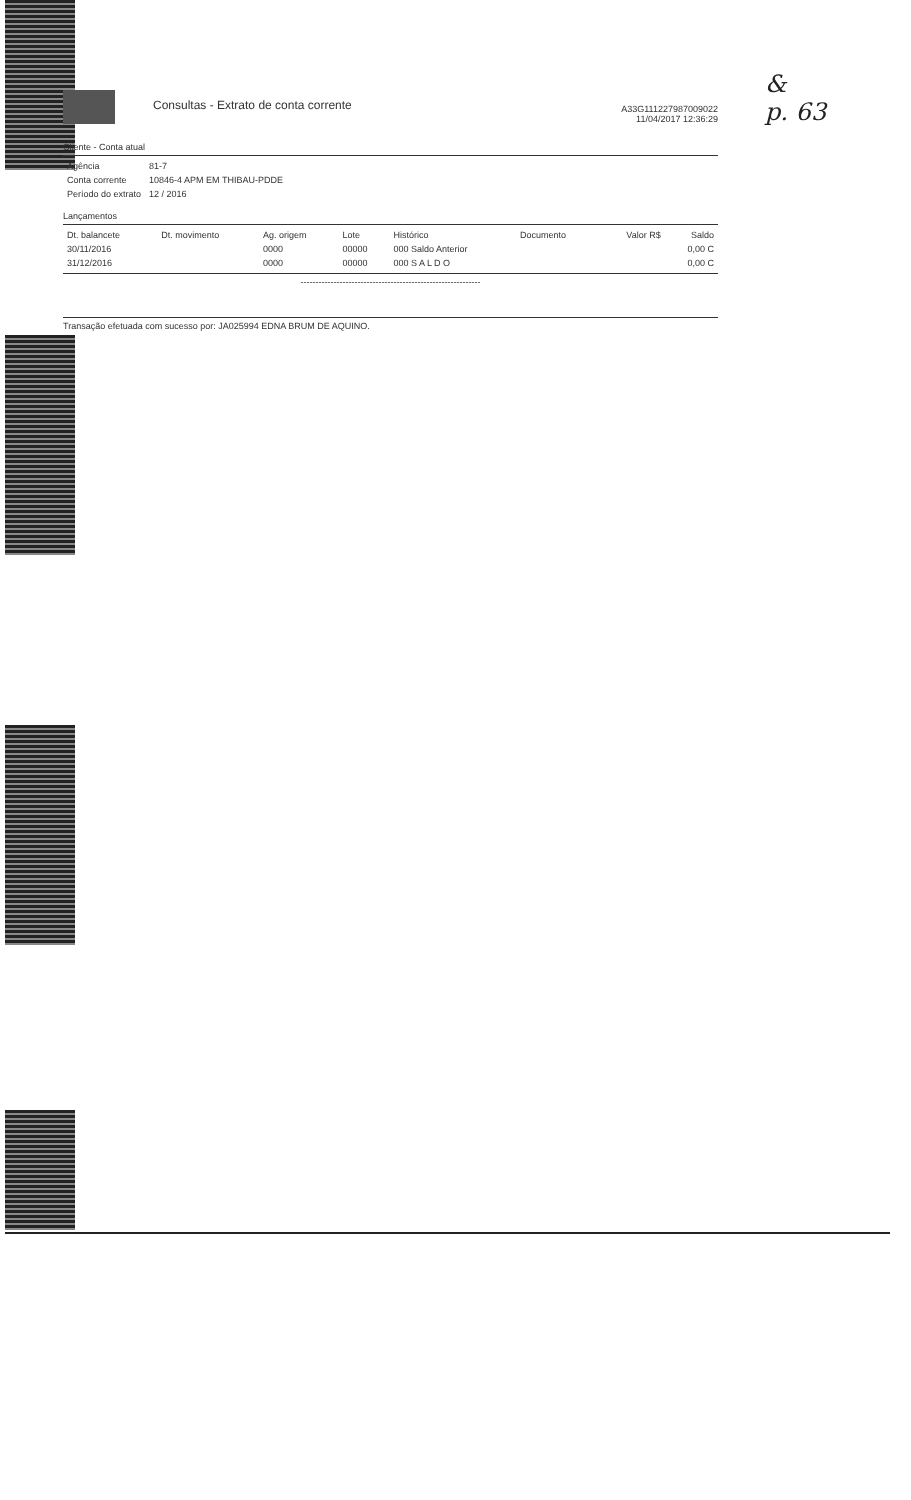&
p. 63
Consultas - Extrato de conta corrente
A33G111227987009022
11/04/2017 12:36:29
Cliente - Conta atual
| Agência | 81-7 |
| Conta corrente | 10846-4 APM EM THIBAU-PDDE |
| Período do extrato | 12 / 2016 |
Lançamentos
| Dt. balancete | Dt. movimento | Ag. origem | Lote | Histórico | Documento | Valor R$ | Saldo |
| --- | --- | --- | --- | --- | --- | --- | --- |
| 30/11/2016 | | 0000 | 00000 | 000 Saldo Anterior | | | 0,00 C |
| 31/12/2016 | | 0000 | 00000 | 000 S A L D O | | | 0,00 C |
------------------------------------------------------------
Transação efetuada com sucesso por: JA025994 EDNA BRUM DE AQUINO.